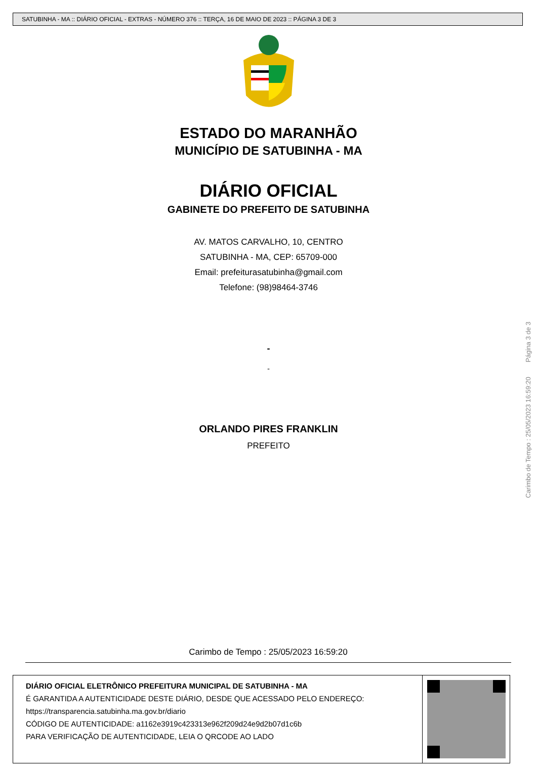SATUBINHA - MA :: DIÁRIO OFICIAL - EXTRAS - NÚMERO 376 :: TERÇA, 16 DE MAIO DE 2023 :: PÁGINA 3 DE 3
ESTADO DO MARANHÃO
MUNICÍPIO DE SATUBINHA - MA
DIÁRIO OFICIAL
GABINETE DO PREFEITO DE SATUBINHA
AV. MATOS CARVALHO, 10, CENTRO
SATUBINHA - MA, CEP: 65709-000
Email: prefeiturasatubinha@gmail.com
Telefone: (98)98464-3746
-
-
ORLANDO PIRES FRANKLIN
PREFEITO
Carimbo de Tempo : 25/05/2023 16:59:20 Página 3 de 3
Carimbo de Tempo : 25/05/2023 16:59:20
DIÁRIO OFICIAL ELETRÔNICO PREFEITURA MUNICIPAL DE SATUBINHA - MA
É GARANTIDA A AUTENTICIDADE DESTE DIÁRIO, DESDE QUE ACESSADO PELO ENDEREÇO:
https://transparencia.satubinha.ma.gov.br/diario
CÓDIGO DE AUTENTICIDADE: a1162e3919c423313e962f209d24e9d2b07d1c6b
PARA VERIFICAÇÃO DE AUTENTICIDADE, LEIA O QRCODE AO LADO